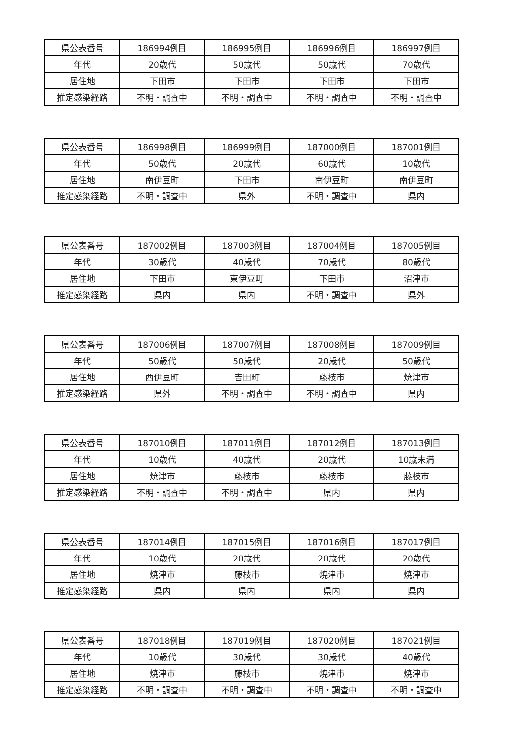| 県公表番号 | 186994例目 | 186995例目 | 186996例目 | 186997例目 |
| 年代 | 20歳代 | 50歳代 | 50歳代 | 70歳代 |
| 居住地 | 下田市 | 下田市 | 下田市 | 下田市 |
| 推定感染経路 | 不明・調査中 | 不明・調査中 | 不明・調査中 | 不明・調査中 |
| 県公表番号 | 186998例目 | 186999例目 | 187000例目 | 187001例目 |
| 年代 | 50歳代 | 20歳代 | 60歳代 | 10歳代 |
| 居住地 | 南伊豆町 | 下田市 | 南伊豆町 | 南伊豆町 |
| 推定感染経路 | 不明・調査中 | 県外 | 不明・調査中 | 県内 |
| 県公表番号 | 187002例目 | 187003例目 | 187004例目 | 187005例目 |
| 年代 | 30歳代 | 40歳代 | 70歳代 | 80歳代 |
| 居住地 | 下田市 | 東伊豆町 | 下田市 | 沼津市 |
| 推定感染経路 | 県内 | 県内 | 不明・調査中 | 県外 |
| 県公表番号 | 187006例目 | 187007例目 | 187008例目 | 187009例目 |
| 年代 | 50歳代 | 50歳代 | 20歳代 | 50歳代 |
| 居住地 | 西伊豆町 | 吉田町 | 藤枝市 | 焼津市 |
| 推定感染経路 | 県外 | 不明・調査中 | 不明・調査中 | 県内 |
| 県公表番号 | 187010例目 | 187011例目 | 187012例目 | 187013例目 |
| 年代 | 10歳代 | 40歳代 | 20歳代 | 10歳未満 |
| 居住地 | 焼津市 | 藤枝市 | 藤枝市 | 藤枝市 |
| 推定感染経路 | 不明・調査中 | 不明・調査中 | 県内 | 県内 |
| 県公表番号 | 187014例目 | 187015例目 | 187016例目 | 187017例目 |
| 年代 | 10歳代 | 20歳代 | 20歳代 | 20歳代 |
| 居住地 | 焼津市 | 藤枝市 | 焼津市 | 焼津市 |
| 推定感染経路 | 県内 | 県内 | 県内 | 県内 |
| 県公表番号 | 187018例目 | 187019例目 | 187020例目 | 187021例目 |
| 年代 | 10歳代 | 30歳代 | 30歳代 | 40歳代 |
| 居住地 | 焼津市 | 藤枝市 | 焼津市 | 焼津市 |
| 推定感染経路 | 不明・調査中 | 不明・調査中 | 不明・調査中 | 不明・調査中 |